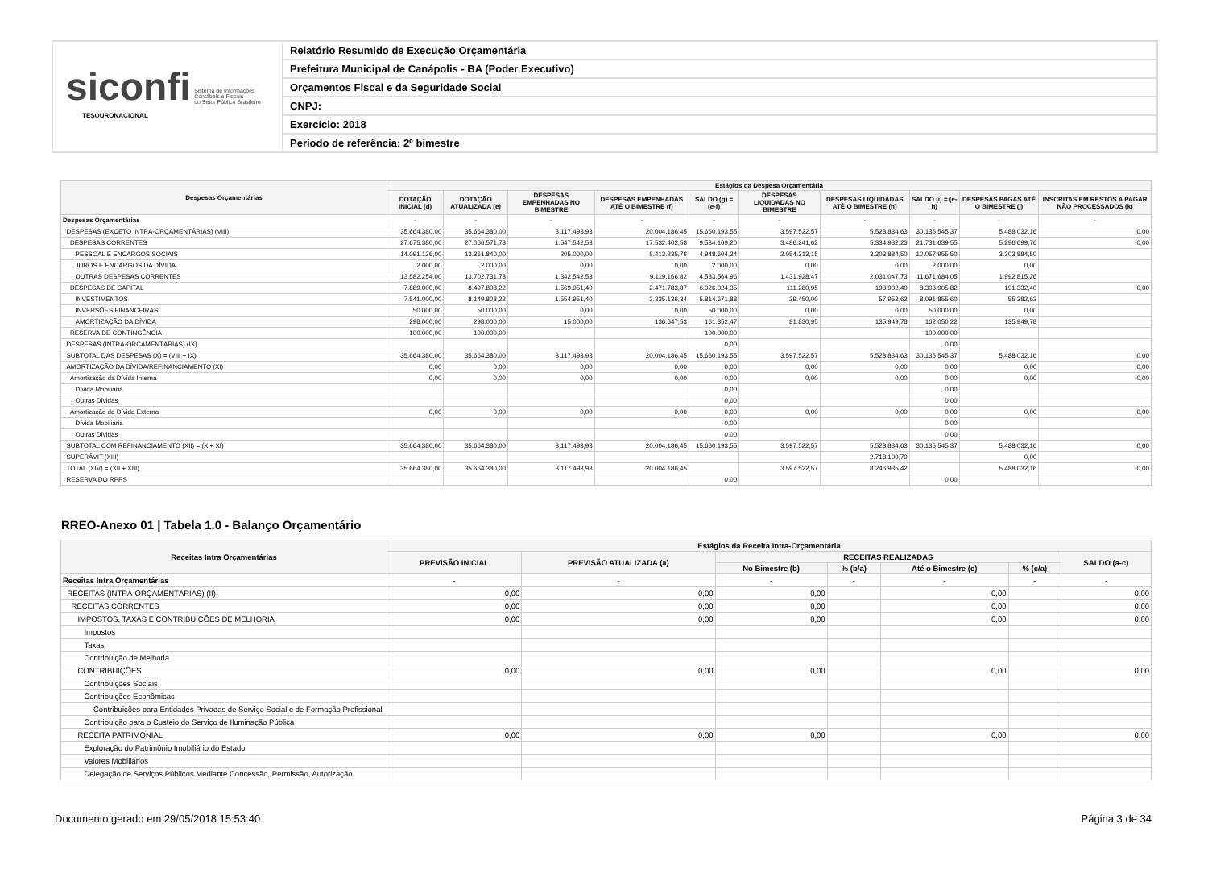siconfi Sistema de Informações
Contábeis e Fiscais
do Setor Público Brasileiro
TESOURONACIONAL
Relatório Resumido de Execução Orçamentária
Prefeitura Municipal de Canápolis - BA (Poder Executivo)
Orçamentos Fiscal e da Seguridade Social
CNPJ:
Exercício: 2018
Período de referência: 2º bimestre
| Despesas Orçamentárias | Estágios da Despesa Orçamentária | | | | | | | | | |
| --- | --- | --- | --- | --- | --- | --- | --- | --- | --- | --- |
| | DOTAÇÃO INICIAL (d) | DOTAÇÃO ATUALIZADA (e) | DESPESAS EMPENHADAS NO BIMESTRE | DESPESAS EMPENHADAS ATÉ O BIMESTRE (f) | SALDO (g) = (e-f) | DESPESAS LIQUIDADAS NO BIMESTRE | DESPESAS LIQUIDADAS ATÉ O BIMESTRE (h) | SALDO (i) = (e-h) | DESPESAS PAGAS ATÉ O BIMESTRE (j) | INSCRITAS EM RESTOS A PAGAR NÃO PROCESSADOS (k) |
| Despesas Orçamentárias | - | - | - | - | - | - | - | - | - | - |
| DESPESAS (EXCETO INTRA-ORÇAMENTÁRIAS) (VIII) | 35.664.380,00 | 35.664.380,00 | 3.117.493,93 | 20.004.186,45 | 15.660.193,55 | 3.597.522,57 | 5.528.834,63 | 30.135.545,37 | 5.488.032,16 | 0,00 |
| DESPESAS CORRENTES | 27.675.380,00 | 27.066.571,78 | 1.547.542,53 | 17.532.402,58 | 9.534.169,20 | 3.486.241,62 | 5.334.932,23 | 21.731.639,55 | 5.296.699,76 | 0,00 |
| PESSOAL E ENCARGOS SOCIAIS | 14.091.126,00 | 13.361.840,00 | 205.000,00 | 8.413.235,76 | 4.948.604,24 | 2.054.313,15 | 3.303.884,50 | 10.057.955,50 | 3.303.884,50 | |
| JUROS E ENCARGOS DA DÍVIDA | 2.000,00 | 2.000,00 | 0,00 | 0,00 | 2.000,00 | 0,00 | 0,00 | 2.000,00 | 0,00 | |
| OUTRAS DESPESAS CORRENTES | 13.582.254,00 | 13.702.731,78 | 1.342.542,53 | 9.119.166,82 | 4.583.564,96 | 1.431.928,47 | 2.031.047,73 | 11.671.684,05 | 1.992.815,26 | |
| DESPESAS DE CAPITAL | 7.889.000,00 | 8.497.808,22 | 1.569.951,40 | 2.471.783,87 | 6.026.024,35 | 111.280,95 | 193.902,40 | 8.303.905,82 | 191.332,40 | 0,00 |
| INVESTIMENTOS | 7.541.000,00 | 8.149.808,22 | 1.554.951,40 | 2.335.136,34 | 5.814.671,88 | 29.450,00 | 57.952,62 | 8.091.855,60 | 55.382,62 | |
| INVERSÕES FINANCEIRAS | 50.000,00 | 50.000,00 | 0,00 | 0,00 | 50.000,00 | 0,00 | 0,00 | 50.000,00 | 0,00 | |
| AMORTIZAÇÃO DA DÍVIDA | 298.000,00 | 298.000,00 | 15.000,00 | 136.647,53 | 161.352,47 | 81.830,95 | 135.949,78 | 162.050,22 | 135.949,78 | |
| RESERVA DE CONTINGÊNCIA | 100.000,00 | 100.000,00 | | | 100.000,00 | | | 100.000,00 | | |
| DESPESAS (INTRA-ORÇAMENTÁRIAS) (IX) | | | | | 0,00 | | | 0,00 | | |
| SUBTOTAL DAS DESPESAS (X) = (VIII + IX) | 35.664.380,00 | 35.664.380,00 | 3.117.493,93 | 20.004.186,45 | 15.660.193,55 | 3.597.522,57 | 5.528.834,63 | 30.135.545,37 | 5.488.032,16 | 0,00 |
| AMORTIZAÇÃO DA DÍVIDA/REFINANCIAMENTO (XI) | 0,00 | 0,00 | 0,00 | 0,00 | 0,00 | 0,00 | 0,00 | 0,00 | 0,00 | 0,00 |
| Amortização da Dívida Interna | 0,00 | 0,00 | 0,00 | 0,00 | 0,00 | 0,00 | 0,00 | 0,00 | 0,00 | 0,00 |
| Dívida Mobiliária | | | | | 0,00 | | | 0,00 | | |
| Outras Dívidas | | | | | 0,00 | | | 0,00 | | |
| Amortização da Dívida Externa | 0,00 | 0,00 | 0,00 | 0,00 | 0,00 | 0,00 | 0,00 | 0,00 | 0,00 | 0,00 |
| Dívida Mobiliária | | | | | 0,00 | | | 0,00 | | |
| Outras Dívidas | | | | | 0,00 | | | 0,00 | | |
| SUBTOTAL COM REFINANCIAMENTO (XII) = (X + XI) | 35.664.380,00 | 35.664.380,00 | 3.117.493,93 | 20.004.186,45 | 15.660.193,55 | 3.597.522,57 | 5.528.834,63 | 30.135.545,37 | 5.488.032,16 | 0,00 |
| SUPERÁVIT (XIII) | | | | | | | 2.718.100,79 | | 0,00 | |
| TOTAL (XIV) = (XII + XIII) | 35.664.380,00 | 35.664.380,00 | 3.117.493,93 | 20.004.186,45 | | 3.597.522,57 | 8.246.935,42 | | 5.488.032,16 | 0,00 |
| RESERVA DO RPPS | | | | | 0,00 | | | 0,00 | | |
RREO-Anexo 01 | Tabela 1.0 - Balanço Orçamentário
| Receitas Intra Orçamentárias | Estágios da Receita Intra-Orçamentária | | | | | | |
| --- | --- | --- | --- | --- | --- | --- | --- |
| | PREVISÃO INICIAL | PREVISÃO ATUALIZADA (a) | RECEITAS REALIZADAS | | | | SALDO (a-c) |
| | | | No Bimestre (b) | % (b/a) | Até o Bimestre (c) | % (c/a) | |
| Receitas Intra Orçamentárias | - | - | - | - | - | - | - |
| RECEITAS (INTRA-ORÇAMENTÁRIAS) (II) | 0,00 | 0,00 | 0,00 | | 0,00 | | 0,00 |
| RECEITAS CORRENTES | 0,00 | 0,00 | 0,00 | | 0,00 | | 0,00 |
| IMPOSTOS, TAXAS E CONTRIBUIÇÕES DE MELHORIA | 0,00 | 0,00 | 0,00 | | 0,00 | | 0,00 |
| Impostos | | | | | | | |
| Taxas | | | | | | | |
| Contribuição de Melhoria | | | | | | | |
| CONTRIBUIÇÕES | 0,00 | 0,00 | 0,00 | | 0,00 | | 0,00 |
| Contribuições Sociais | | | | | | | |
| Contribuições Econômicas | | | | | | | |
| Contribuições para Entidades Privadas de Serviço Social e de Formação Profissional | | | | | | | |
| Contribuição para o Custeio do Serviço de Iluminação Pública | | | | | | | |
| RECEITA PATRIMONIAL | 0,00 | 0,00 | 0,00 | | 0,00 | | 0,00 |
| Exploração do Patrimônio Imobiliário do Estado | | | | | | | |
| Valores Mobiliários | | | | | | | |
| Delegação de Serviços Públicos Mediante Concessão, Permissão, Autorização | | | | | | | |
Documento gerado em 29/05/2018 15:53:40 Página 3 de 34